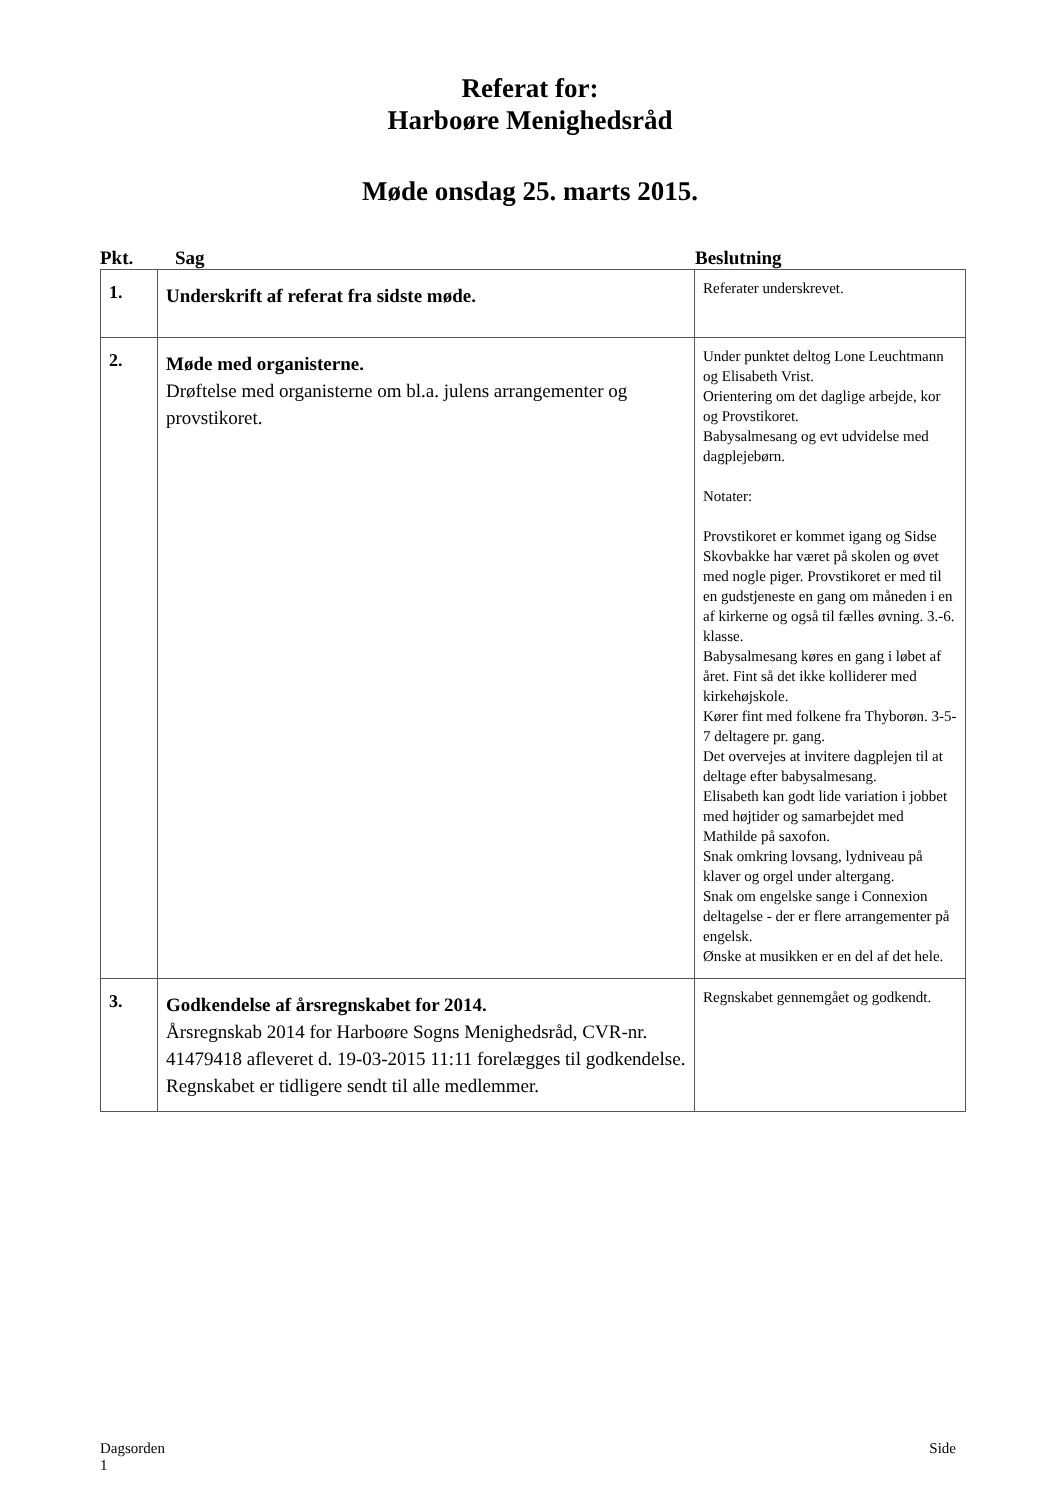Referat for:
Harboøre Menighedsråd
Møde onsdag 25. marts 2015.
Pkt. Sag Beslutning
| 1. | Underskrift af referat fra sidste møde. | Referater underskrevet. |
| 2. | Møde med organisterne. Drøftelse med organisterne om bl.a. julens arrangementer og provstikoret. | Under punktet deltog Lone Leuchtmann og Elisabeth Vrist. Orientering om det daglige arbejde, kor og Provstikoret. Babysalmesang og evt udvidelse med dagplejebørn. Notater: Provstikoret er kommet igang og Sidse Skovbakke har været på skolen og øvet med nogle piger. Provstikoret er med til en gudstjeneste en gang om måneden i en af kirkerne og også til fælles øvning. 3.-6. klasse. Babysalmesang køres en gang i løbet af året. Fint så det ikke kolliderer med kirkehøjskole. Kører fint med folkene fra Thyborøn. 3-5-7 deltagere pr. gang. Det overvejes at invitere dagplejen til at deltage efter babysalmesang. Elisabeth kan godt lide variation i jobbet med højtider og samarbejdet med Mathilde på saxofon. Snak omkring lovsang, lydniveau på klaver og orgel under altergang. Snak om engelske sange i Connexion deltagelse - der er flere arrangementer på engelsk. Ønske at musikken er en del af det hele. |
| 3. | Godkendelse af årsregnskabet for 2014. Årsregnskab 2014 for Harboøre Sogns Menighedsråd, CVR-nr. 41479418 afleveret d. 19-03-2015 11:11 forelægges til godkendelse. Regnskabet er tidligere sendt til alle medlemmer. | Regnskabet gennemgået og godkendt. |
Dagsorden
1 Side